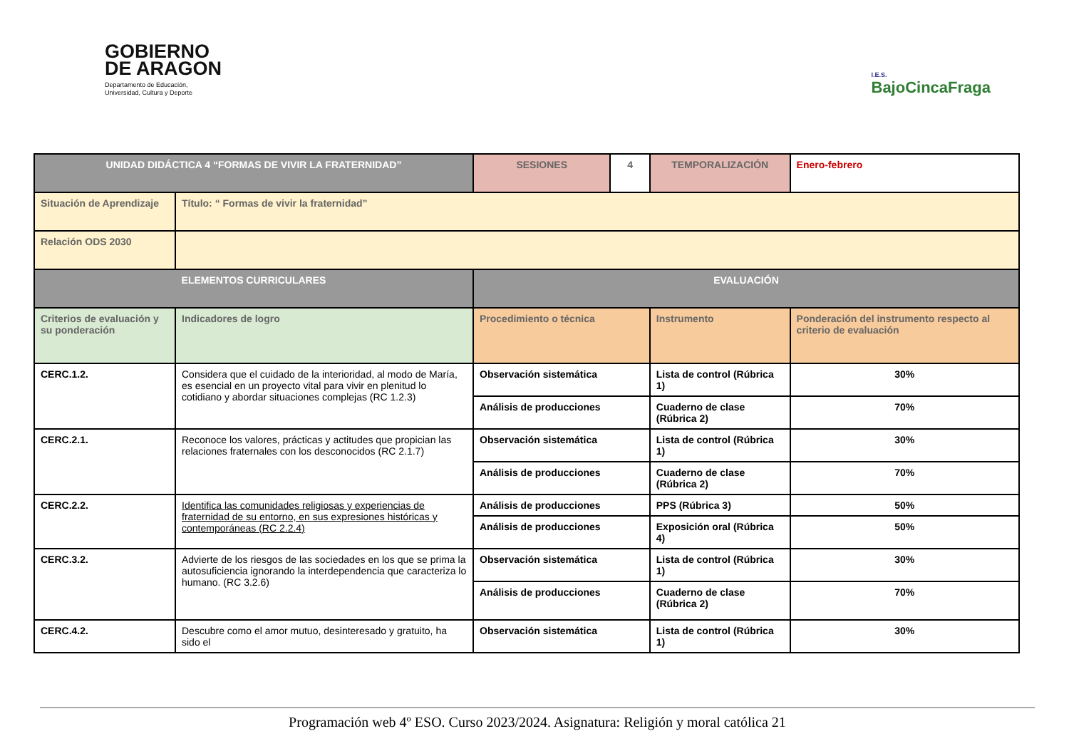GOBIERNO
DE ARAGON
Departamento de Educación,
Universidad, Cultura y Deporte
I.E.S.
BajoCincaFraga
| UNIDAD DIDÁCTICA 4 “FORMAS DE VIVIR LA FRATERNIDAD” | | SESIONES | 4 | TEMPORALIZACIÓN | Enero-febrero |
| Situación de Aprendizaje | Título: “ Formas de vivir la fraternidad” | | | | |
| Relación ODS 2030 | | | | | |
| ELEMENTOS CURRICULARES | | EVALUACIÓN | | | |
| Criterios de evaluación y su ponderación | Indicadores de logro | Procedimiento o técnica | | Instrumento | Ponderación del instrumento respecto al criterio de evaluación |
| CERC.1.2. | Considera que el cuidado de la interioridad, al modo de María, es esencial en un proyecto vital para vivir en plenitud lo cotidiano y abordar situaciones complejas (RC 1.2.3) | Observación sistemática | | Lista de control (Rúbrica 1) | 30% |
| | | Análisis de producciones | | Cuaderno de clase (Rúbrica 2) | 70% |
| CERC.2.1. | Reconoce los valores, prácticas y actitudes que propician las relaciones fraternales con los desconocidos (RC 2.1.7) | Observación sistemática | | Lista de control (Rúbrica 1) | 30% |
| | | Análisis de producciones | | Cuaderno de clase (Rúbrica 2) | 70% |
| CERC.2.2. | Identifica las comunidades religiosas y experiencias de fraternidad de su entorno, en sus expresiones históricas y contemporáneas (RC 2.2.4) | Análisis de producciones | | PPS (Rúbrica 3) | 50% |
| | | Análisis de producciones | | Exposición oral (Rúbrica 4) | 50% |
| CERC.3.2. | Advierte de los riesgos de las sociedades en los que se prima la autosuficiencia ignorando la interdependencia que caracteriza lo humano. (RC 3.2.6) | Observación sistemática | | Lista de control (Rúbrica 1) | 30% |
| | | Análisis de producciones | | Cuaderno de clase (Rúbrica 2) | 70% |
| CERC.4.2. | Descubre como el amor mutuo, desinteresado y gratuito, ha sido el | Observación sistemática | | Lista de control (Rúbrica 1) | 30% |
Programación web 4º ESO. Curso 2023/2024. Asignatura: Religión y moral católica 21